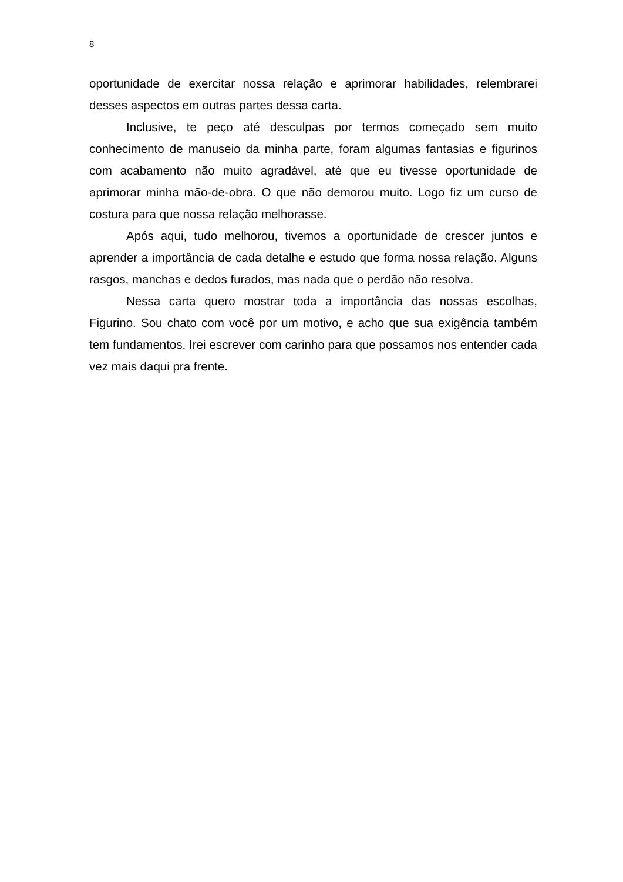8
oportunidade de exercitar nossa relação e aprimorar habilidades, relembrarei desses aspectos em outras partes dessa carta.
Inclusive, te peço até desculpas por termos começado sem muito conhecimento de manuseio da minha parte, foram algumas fantasias e figurinos com acabamento não muito agradável, até que eu tivesse oportunidade de aprimorar minha mão-de-obra. O que não demorou muito. Logo fiz um curso de costura para que nossa relação melhorasse.
Após aqui, tudo melhorou, tivemos a oportunidade de crescer juntos e aprender a importância de cada detalhe e estudo que forma nossa relação. Alguns rasgos, manchas e dedos furados, mas nada que o perdão não resolva.
Nessa carta quero mostrar toda a importância das nossas escolhas, Figurino. Sou chato com você por um motivo, e acho que sua exigência também tem fundamentos. Irei escrever com carinho para que possamos nos entender cada vez mais daqui pra frente.